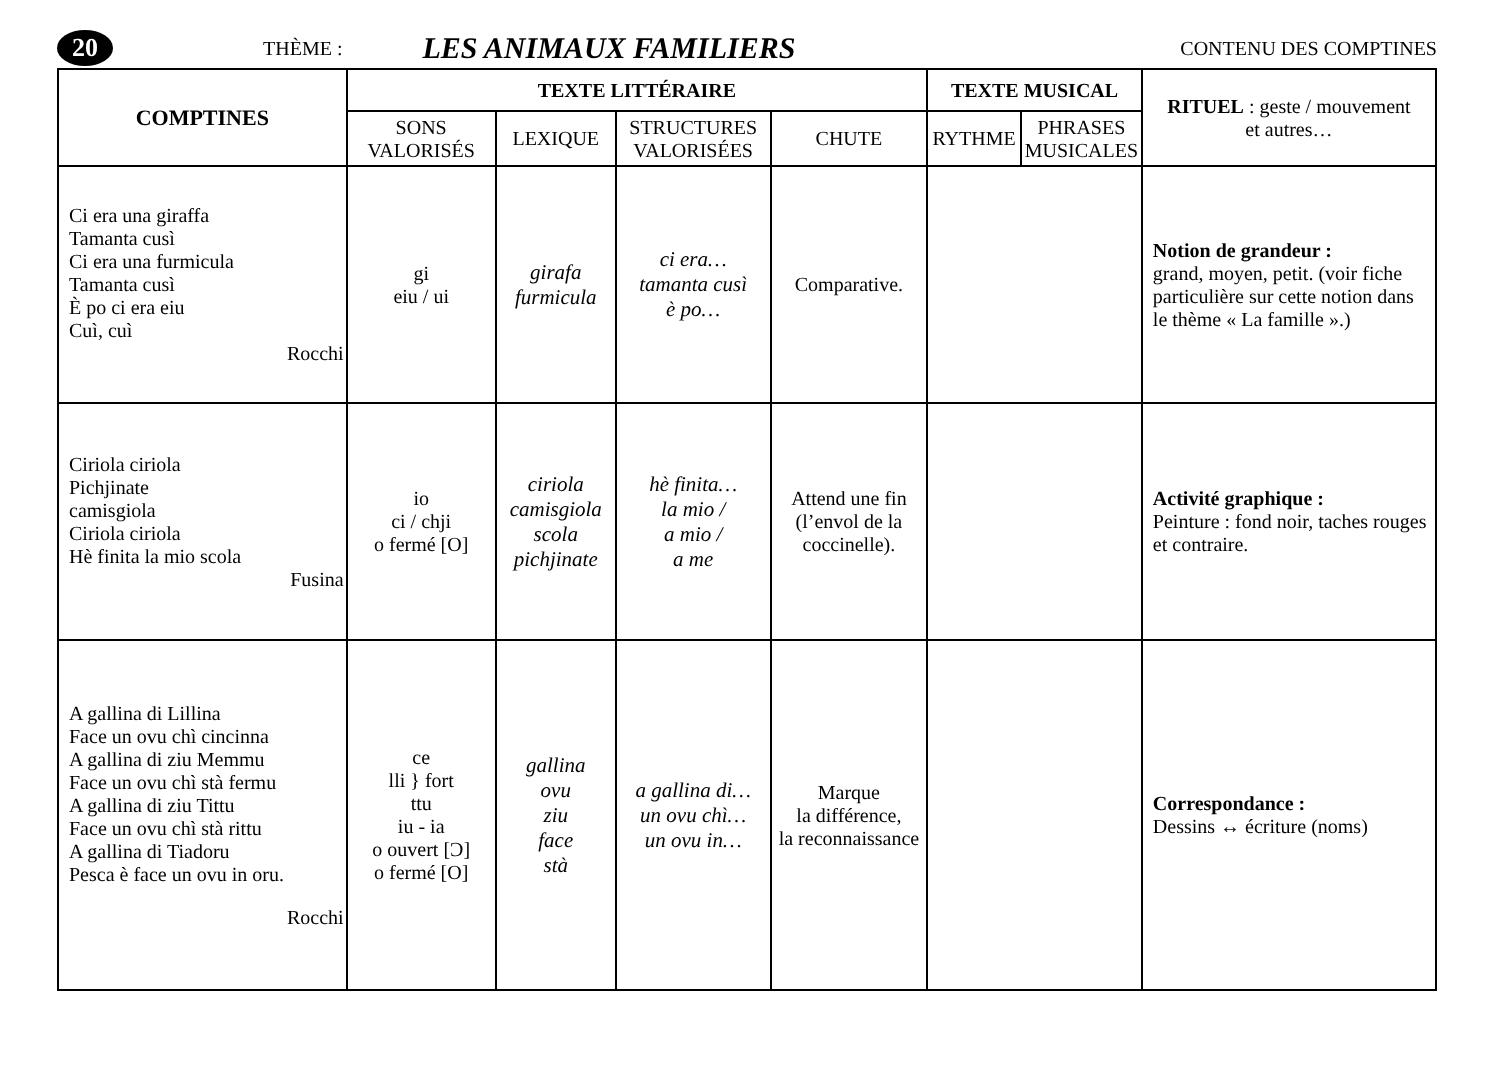20
THÈME :
LES ANIMAUX FAMILIERS
CONTENU DES COMPTINES
| COMPTINES | TEXTE LITTÉRAIRE | | | | TEXTE MUSICAL | | RITUEL : geste / mouvement et autres… |
| --- | --- | --- | --- | --- | --- | --- | --- |
| | SONS VALORISÉS | LEXIQUE | STRUCTURES VALORISÉES | CHUTE | RYTHME | PHRASES MUSICALES | |
| Ci era una giraffa Tamanta cusì Ci era una furmicula Tamanta cusì È po ci era eiu Cuì, cuì Rocchi | gi eiu / ui | girafa furmicula | ci era… tamanta cusì è po… | Comparative. | | | Notion de grandeur : grand, moyen, petit. (voir fiche particulière sur cette notion dans le thème « La famille ».) |
| Ciriola ciriola Pichjinate camisgiola Ciriola ciriola Hè finita la mio scola Fusina | io ci / chji o fermé [O] | ciriola camisgiola scola pichjinate | hè finita… la mio / a mio / a me | Attend une fin (l’envol de la coccinelle). | | | Activité graphique : Peinture : fond noir, taches rouges et contraire. |
| A gallina di Lillina Face un ovu chì cincinna A gallina di ziu Memmu Face un ovu chì stà fermu A gallina di ziu Tittu Face un ovu chì stà rittu A gallina di Tiadoru Pesca è face un ovu in oru. Rocchi | ce lli } fort ttu iu - ia o ouvert [Ɔ] o fermé [O] | gallina ovu ziu face stà | a gallina di… un ovu chì… un ovu in… | Marque la différence, la reconnaissance | | | Correspondance : Dessins ↔ écriture (noms) |